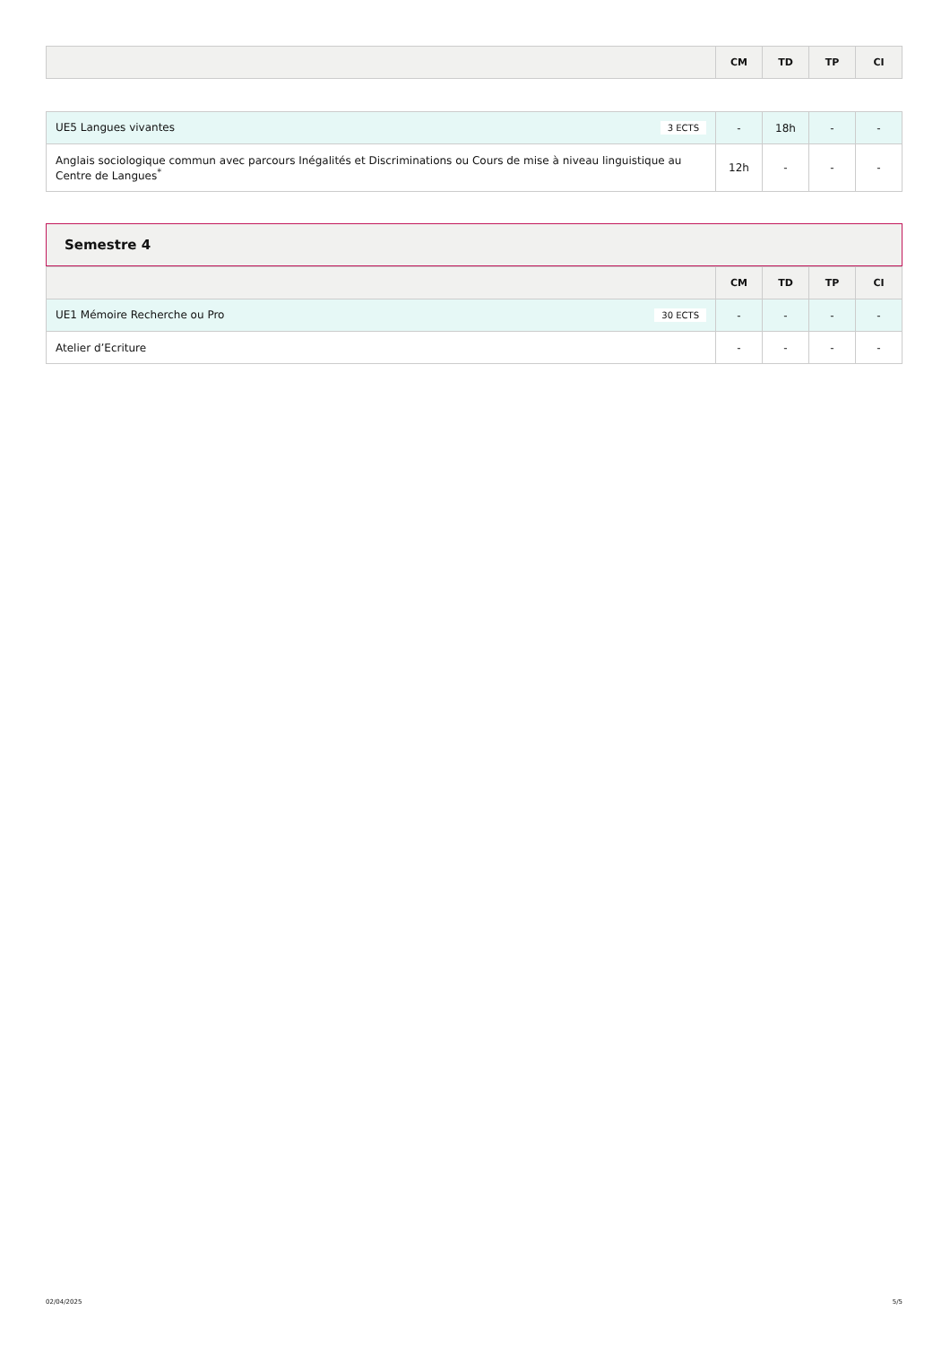| | CM | TD | TP | CI |
| --- | --- | --- | --- | --- |
| UE5 Langues vivantes 3 ECTS | - | 18h | - | - |
| Anglais sociologique commun avec parcours Inégalités et Discriminations ou Cours de mise à niveau linguistique au Centre de Langues<sup>*</sup> | 12h | - | - | - |
Semestre 4
| | CM | TD | TP | CI |
| --- | --- | --- | --- | --- |
| UE1 Mémoire Recherche ou Pro 30 ECTS | - | - | - | - |
| Atelier d’Ecriture | - | - | - | - |
02/04/2025 5/5